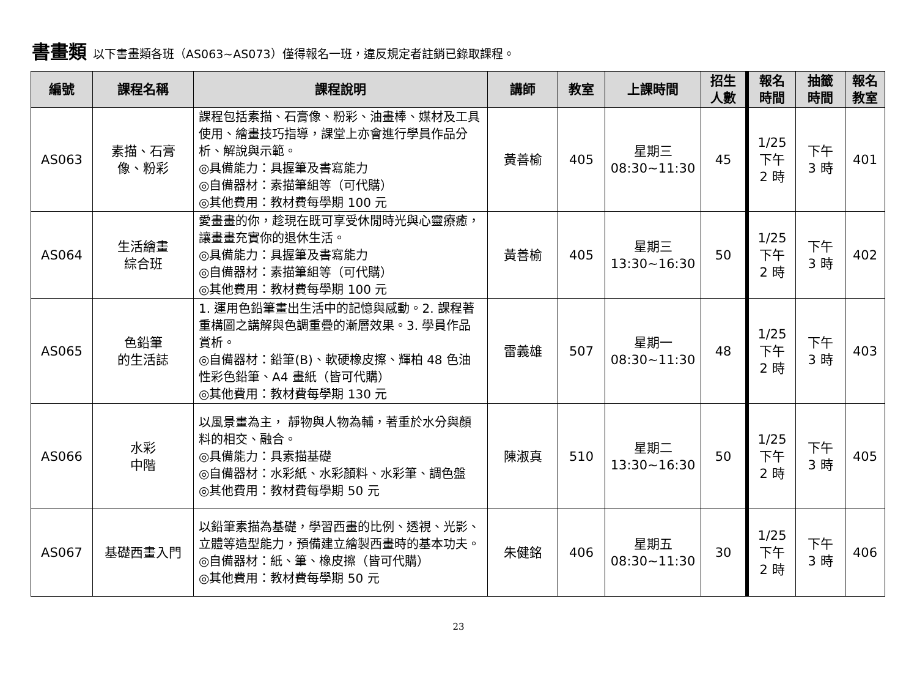書畫類 以下書畫類各班（AS063~AS073）僅得報名一班，違反規定者註銷已錄取課程。
| 編號 | 課程名稱 | 課程說明 | 講師 | 教室 | 上課時間 | 招生 人數 | 報名 時間 | 抽籤 時間 | 報名 教室 |
| --- | --- | --- | --- | --- | --- | --- | --- | --- | --- |
| AS063 | 素描、石膏 像、粉彩 | 課程包括素描、石膏像、粉彩、油畫棒、媒材及工具使用、繪畫技巧指導，課堂上亦會進行學員作品分析、解說與示範。 ◎具備能力：具握筆及書寫能力 ◎自備器材：素描筆組等（可代購） ◎其他費用：教材費每學期 100 元 | 黃善榆 | 405 | 星期三 08:30~11:30 | 45 | 1/25 下午 2 時 | 下午 3 時 | 401 |
| AS064 | 生活繪畫 綜合班 | 愛畫畫的你，趁現在既可享受休閒時光與心靈療癒，讓畫畫充實你的退休生活。 ◎具備能力：具握筆及書寫能力 ◎自備器材：素描筆組等（可代購） ◎其他費用：教材費每學期 100 元 | 黃善榆 | 405 | 星期三 13:30~16:30 | 50 | 1/25 下午 2 時 | 下午 3 時 | 402 |
| AS065 | 色鉛筆 的生活誌 | 1. 運用色鉛筆畫出生活中的記憶與感動。2. 課程著重構圖之講解與色調重疊的漸層效果。3. 學員作品賞析。 ◎自備器材：鉛筆(B)、軟硬橡皮擦、輝柏 48 色油性彩色鉛筆、A4 畫紙（皆可代購） ◎其他費用：教材費每學期 130 元 | 雷義雄 | 507 | 星期一 08:30~11:30 | 48 | 1/25 下午 2 時 | 下午 3 時 | 403 |
| AS066 | 水彩 中階 | 以風景畫為主， 靜物與人物為輔，著重於水分與顏料的相交、融合。 ◎具備能力：具素描基礎 ◎自備器材：水彩紙、水彩顏料、水彩筆、調色盤 ◎其他費用：教材費每學期 50 元 | 陳淑真 | 510 | 星期二 13:30~16:30 | 50 | 1/25 下午 2 時 | 下午 3 時 | 405 |
| AS067 | 基礎西畫入門 | 以鉛筆素描為基礎，學習西畫的比例、透視、光影、立體等造型能力，預備建立繪製西畫時的基本功夫。 ◎自備器材：紙、筆、橡皮擦（皆可代購） ◎其他費用：教材費每學期 50 元 | 朱健銘 | 406 | 星期五 08:30~11:30 | 30 | 1/25 下午 2 時 | 下午 3 時 | 406 |
23